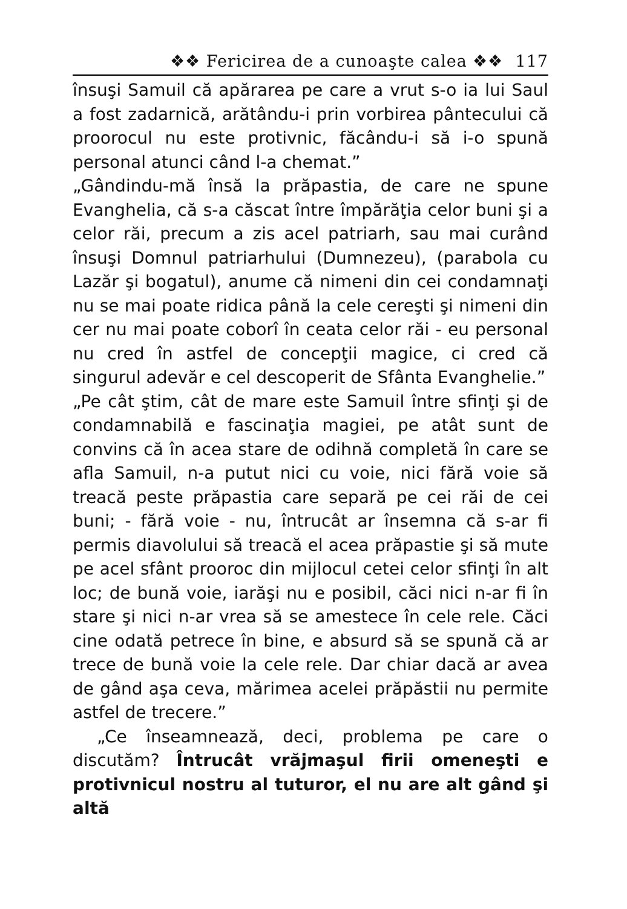❖❖ Fericirea de a cunoaşte calea ❖❖ 117
însuşi Samuil că apărarea pe care a vrut s-o ia lui Saul a fost zadarnică, arătându-i prin vorbirea pântecului că proorocul nu este protivnic, făcându-i să i-o spună personal atunci când l-a chemat.”
„Gândindu-mă însă la prăpastia, de care ne spune Evanghelia, că s-a căscat între împărăţia celor buni şi a celor răi, precum a zis acel patriarh, sau mai curând însuşi Domnul patriarhului (Dumnezeu), (parabola cu Lazăr şi bogatul), anume că nimeni din cei condamnaţi nu se mai poate ridica până la cele cereşti şi nimeni din cer nu mai poate coborî în ceata celor răi - eu personal nu cred în astfel de concepţii magice, ci cred că singurul adevăr e cel descoperit de Sfânta Evanghelie.”
„Pe cât ştim, cât de mare este Samuil între sfinţi şi de condamnabilă e fascinaţia magiei, pe atât sunt de convins că în acea stare de odihnă completă în care se afla Samuil, n-a putut nici cu voie, nici fără voie să treacă peste prăpastia care separă pe cei răi de cei buni; - fără voie - nu, întrucât ar însemna că s-ar fi permis diavolului să treacă el acea prăpastie şi să mute pe acel sfânt prooroc din mijlocul cetei celor sfinţi în alt loc; de bună voie, iarăşi nu e posibil, căci nici n-ar fi în stare şi nici n-ar vrea să se amestece în cele rele. Căci cine odată petrece în bine, e absurd să se spună că ar trece de bună voie la cele rele. Dar chiar dacă ar avea de gând aşa ceva, mărimea acelei prăpăstii nu permite astfel de trecere.”
„Ce înseamnează, deci, problema pe care o discutăm? Întrucât vrăjmaşul firii omeneşti e protivnicul nostru al tuturor, el nu are alt gând şi altă